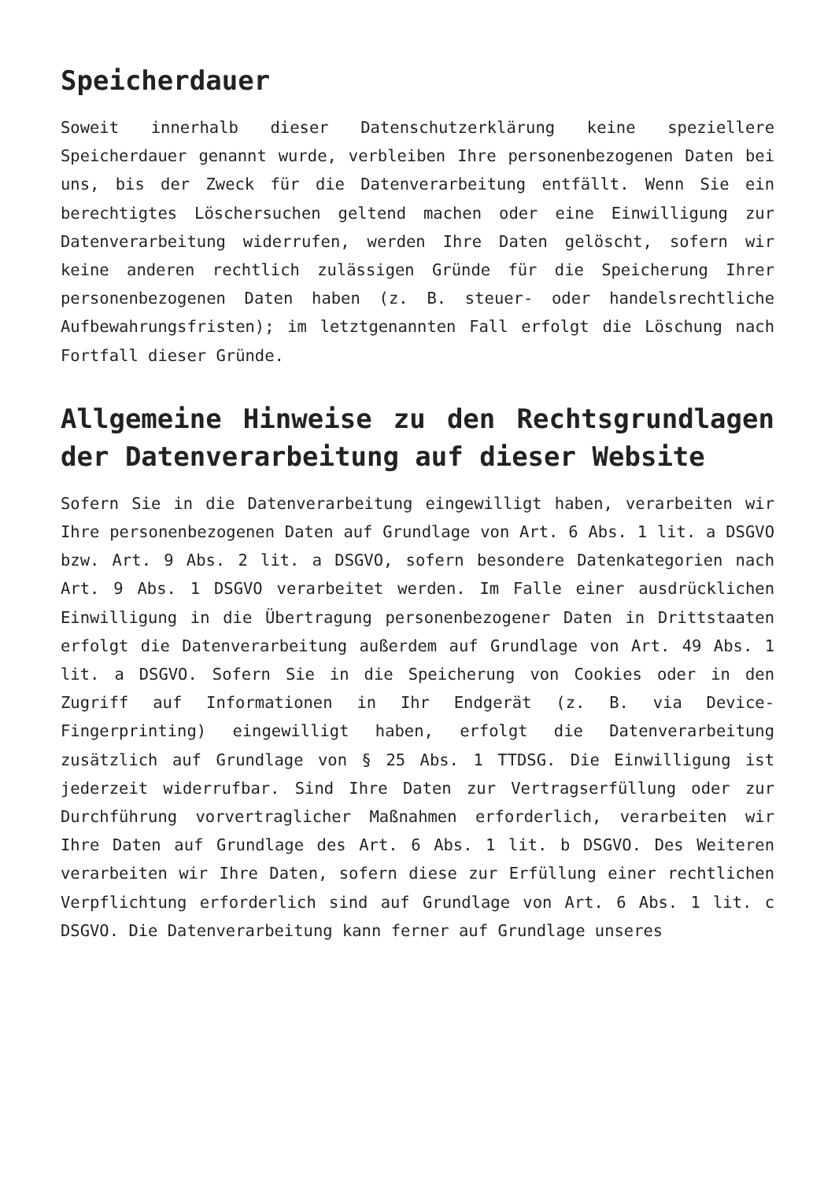Speicherdauer
Soweit innerhalb dieser Datenschutzerklärung keine speziellere Speicherdauer genannt wurde, verbleiben Ihre personenbezogenen Daten bei uns, bis der Zweck für die Datenverarbeitung entfällt. Wenn Sie ein berechtigtes Löschersuchen geltend machen oder eine Einwilligung zur Datenverarbeitung widerrufen, werden Ihre Daten gelöscht, sofern wir keine anderen rechtlich zulässigen Gründe für die Speicherung Ihrer personenbezogenen Daten haben (z. B. steuer- oder handelsrechtliche Aufbewahrungsfristen); im letztgenannten Fall erfolgt die Löschung nach Fortfall dieser Gründe.
Allgemeine Hinweise zu den Rechtsgrundlagen der Datenverarbeitung auf dieser Website
Sofern Sie in die Datenverarbeitung eingewilligt haben, verarbeiten wir Ihre personenbezogenen Daten auf Grundlage von Art. 6 Abs. 1 lit. a DSGVO bzw. Art. 9 Abs. 2 lit. a DSGVO, sofern besondere Datenkategorien nach Art. 9 Abs. 1 DSGVO verarbeitet werden. Im Falle einer ausdrücklichen Einwilligung in die Übertragung personenbezogener Daten in Drittstaaten erfolgt die Datenverarbeitung außerdem auf Grundlage von Art. 49 Abs. 1 lit. a DSGVO. Sofern Sie in die Speicherung von Cookies oder in den Zugriff auf Informationen in Ihr Endgerät (z. B. via Device-Fingerprinting) eingewilligt haben, erfolgt die Datenverarbeitung zusätzlich auf Grundlage von § 25 Abs. 1 TTDSG. Die Einwilligung ist jederzeit widerrufbar. Sind Ihre Daten zur Vertragserfüllung oder zur Durchführung vorvertraglicher Maßnahmen erforderlich, verarbeiten wir Ihre Daten auf Grundlage des Art. 6 Abs. 1 lit. b DSGVO. Des Weiteren verarbeiten wir Ihre Daten, sofern diese zur Erfüllung einer rechtlichen Verpflichtung erforderlich sind auf Grundlage von Art. 6 Abs. 1 lit. c DSGVO. Die Datenverarbeitung kann ferner auf Grundlage unseres